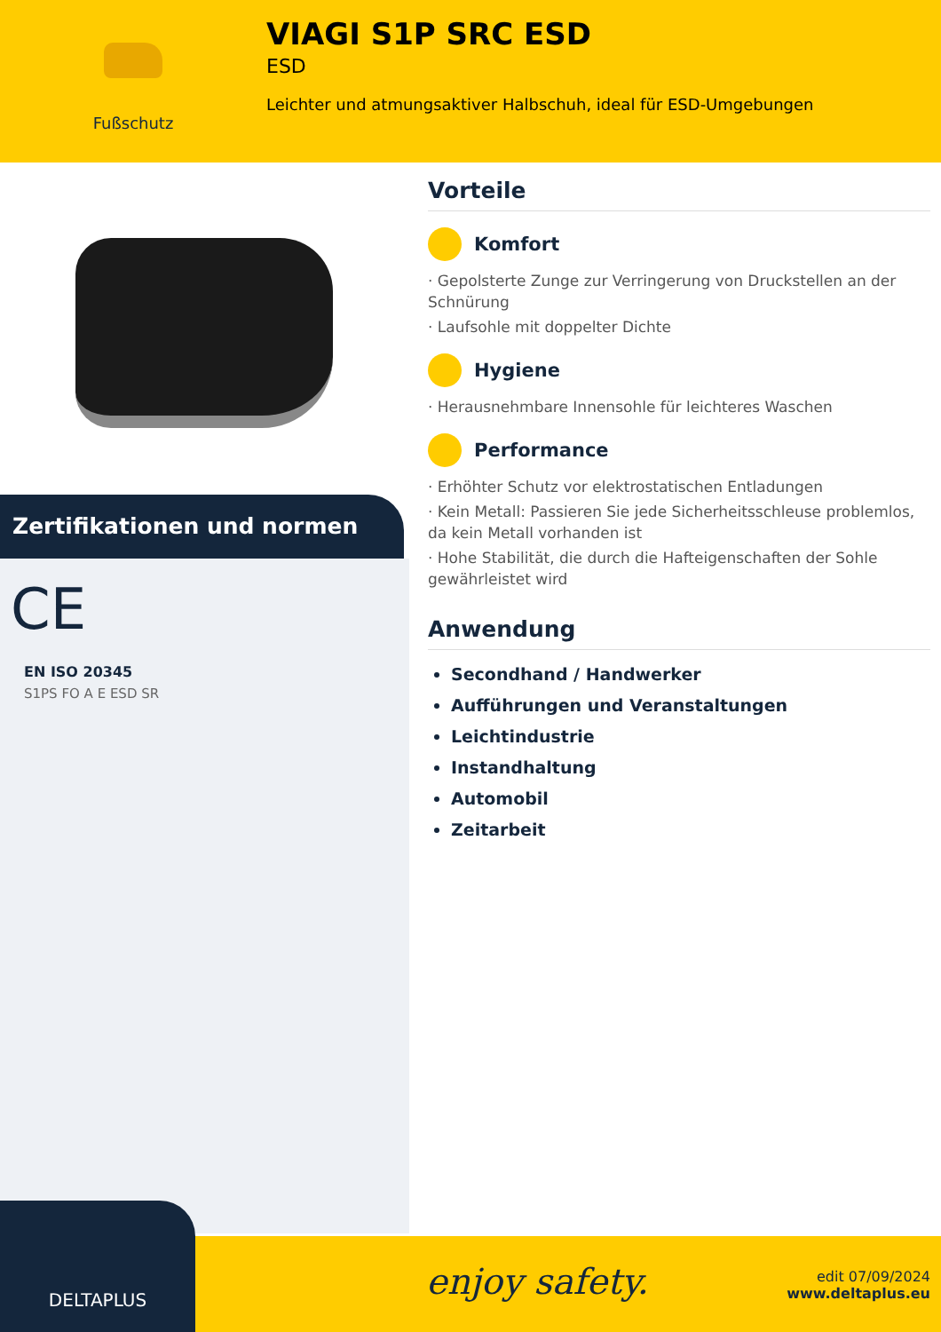Fußschutz
VIAGI S1P SRC ESD
ESD
Leichter und atmungsaktiver Halbschuh, ideal für ESD-Umgebungen
Zertifikationen und normen
CE
EN ISO 20345
S1PS FO A E ESD SR
Vorteile
Komfort
· Gepolsterte Zunge zur Verringerung von Druckstellen an der Schnürung
· Laufsohle mit doppelter Dichte
Hygiene
· Herausnehmbare Innensohle für leichteres Waschen
Performance
· Erhöhter Schutz vor elektrostatischen Entladungen
· Kein Metall: Passieren Sie jede Sicherheitsschleuse problemlos, da kein Metall vorhanden ist
· Hohe Stabilität, die durch die Hafteigenschaften der Sohle gewährleistet wird
Anwendung
Secondhand / Handwerker
Aufführungen und Veranstaltungen
Leichtindustrie
Instandhaltung
Automobil
Zeitarbeit
enjoy safety.
edit 07/09/2024
www.deltaplus.eu
DELTAPLUS